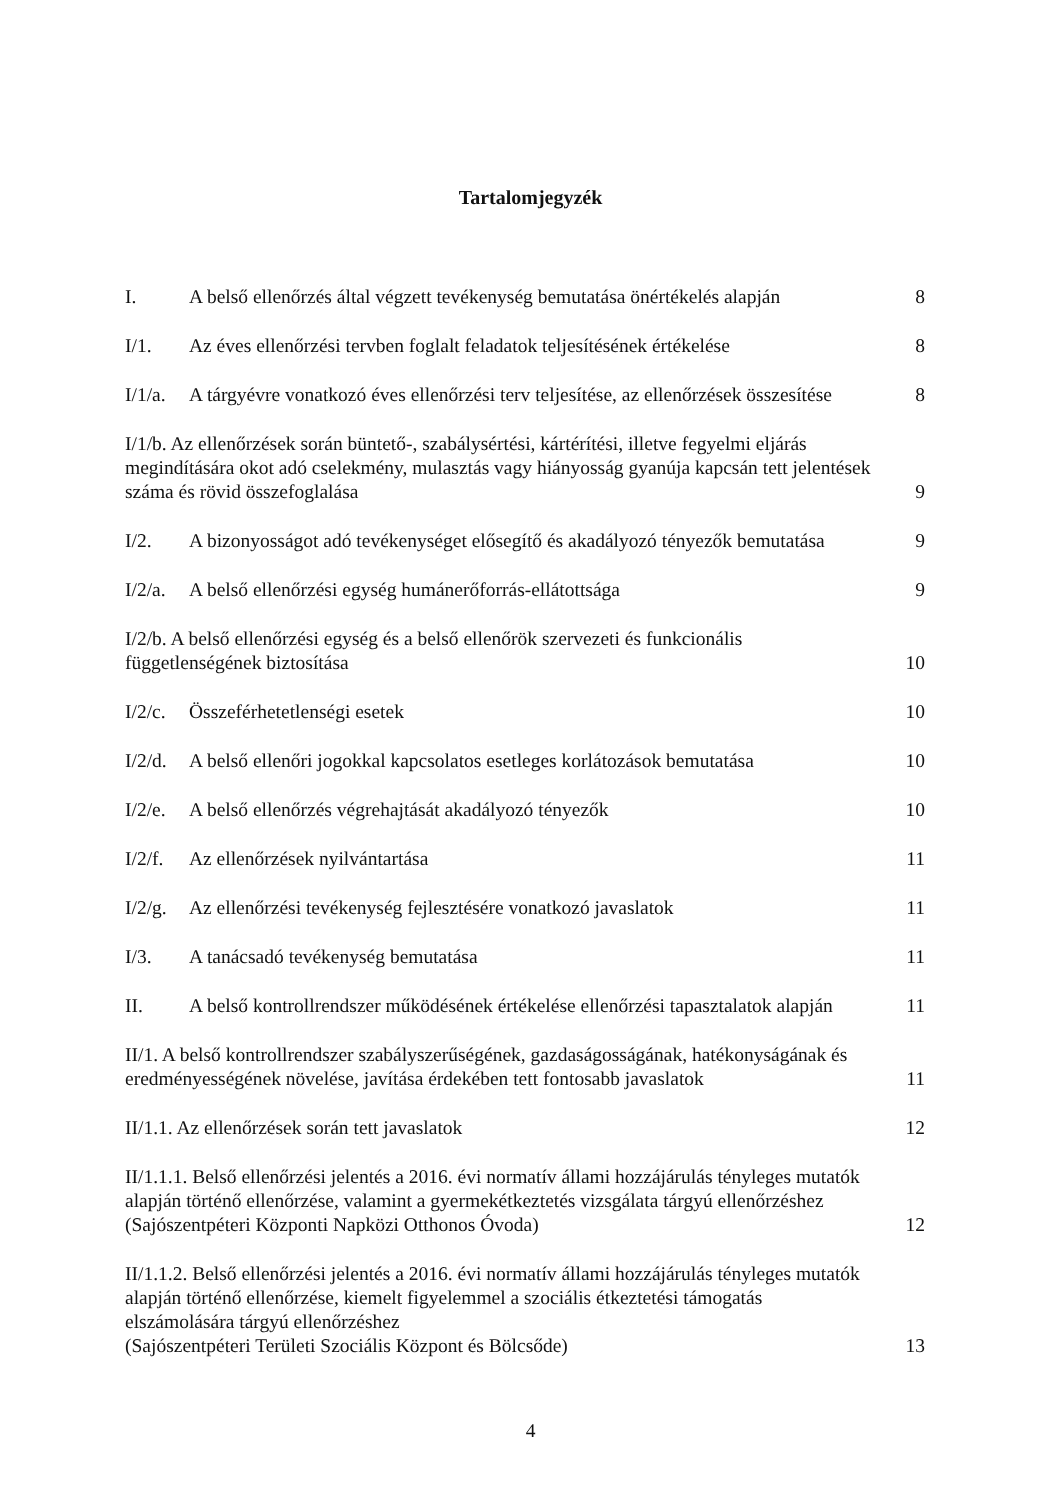Tartalomjegyzék
I. A belső ellenőrzés által végzett tevékenység bemutatása önértékelés alapján
8
I/1. Az éves ellenőrzési tervben foglalt feladatok teljesítésének értékelése
8
I/1/a. A tárgyévre vonatkozó éves ellenőrzési terv teljesítése, az ellenőrzések összesítése
8
I/1/b. Az ellenőrzések során büntető-, szabálysértési, kártérítési, illetve fegyelmi eljárás megindítására okot adó cselekmény, mulasztás vagy hiányosság gyanúja kapcsán tett jelentések száma és rövid összefoglalása
9
I/2. A bizonyosságot adó tevékenységet elősegítő és akadályozó tényezők bemutatása
9
I/2/a. A belső ellenőrzési egység humánerőforrás-ellátottsága
9
I/2/b. A belső ellenőrzési egység és a belső ellenőrök szervezeti és funkcionális függetlenségének biztosítása
10
I/2/c. Összeférhetetlenségi esetek
10
I/2/d. A belső ellenőri jogokkal kapcsolatos esetleges korlátozások bemutatása
10
I/2/e. A belső ellenőrzés végrehajtását akadályozó tényezők
10
I/2/f. Az ellenőrzések nyilvántartása
11
I/2/g. Az ellenőrzési tevékenység fejlesztésére vonatkozó javaslatok
11
I/3. A tanácsadó tevékenység bemutatása
11
II. A belső kontrollrendszer működésének értékelése ellenőrzési tapasztalatok alapján
11
II/1. A belső kontrollrendszer szabályszerűségének, gazdaságosságának, hatékonyságának és eredményességének növelése, javítása érdekében tett fontosabb javaslatok
11
II/1.1. Az ellenőrzések során tett javaslatok
12
II/1.1.1. Belső ellenőrzési jelentés a 2016. évi normatív állami hozzájárulás tényleges mutatók alapján történő ellenőrzése, valamint a gyermekétkeztetés vizsgálata tárgyú ellenőrzéshez (Sajószentpéteri Központi Napközi Otthonos Óvoda)
12
II/1.1.2. Belső ellenőrzési jelentés a 2016. évi normatív állami hozzájárulás tényleges mutatók alapján történő ellenőrzése, kiemelt figyelemmel a szociális étkeztetési támogatás elszámolására tárgyú ellenőrzéshez
(Sajószentpéteri Területi Szociális Központ és Bölcsőde)
13
4